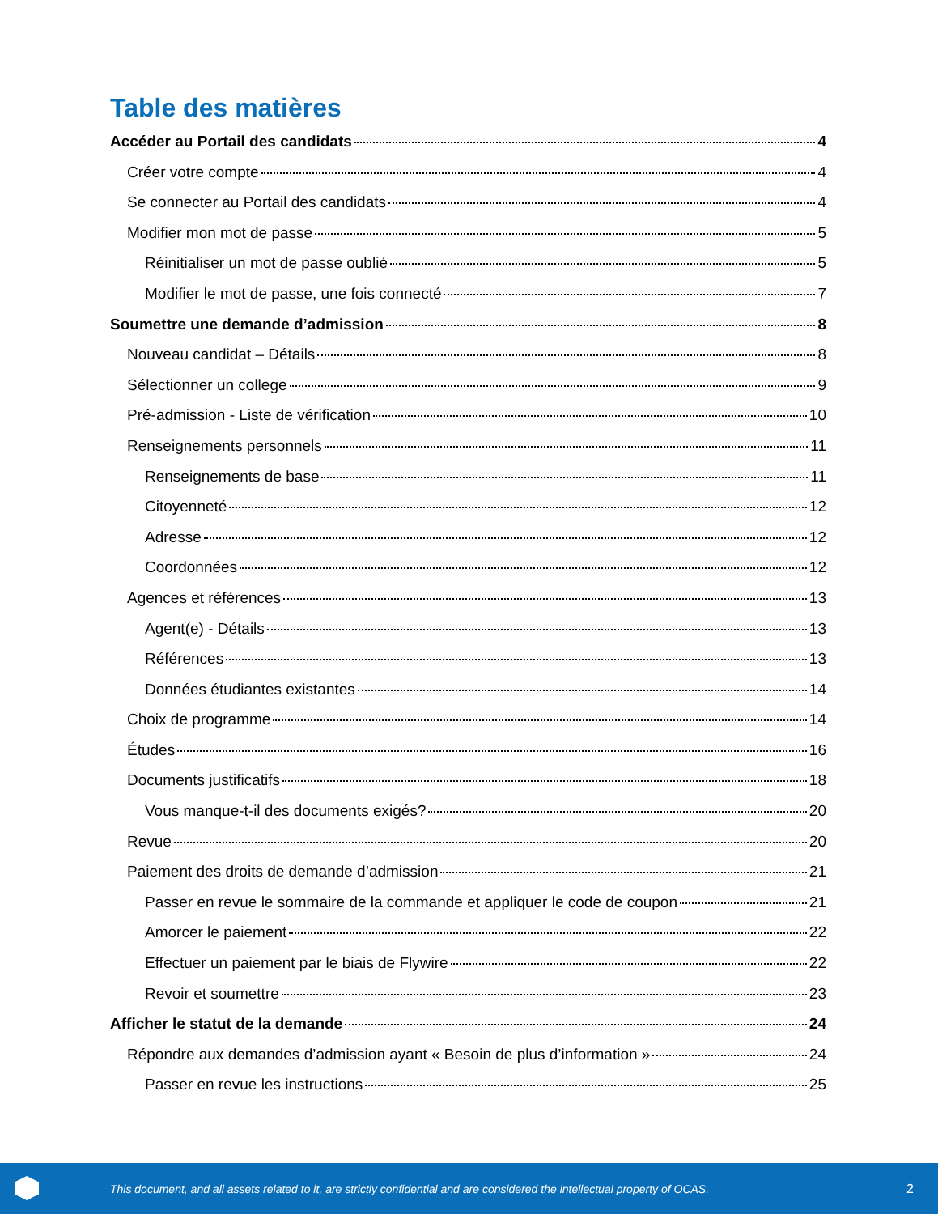Table des matières
Accéder au Portail des candidats 4
Créer votre compte 4
Se connecter au Portail des candidats 4
Modifier mon mot de passe 5
Réinitialiser un mot de passe oublié 5
Modifier le mot de passe, une fois connecté 7
Soumettre une demande d’admission 8
Nouveau candidat – Détails 8
Sélectionner un college 9
Pré-admission - Liste de vérification 10
Renseignements personnels 11
Renseignements de base 11
Citoyenneté 12
Adresse 12
Coordonnées 12
Agences et références 13
Agent(e) - Détails 13
Références 13
Données étudiantes existantes 14
Choix de programme 14
Études 16
Documents justificatifs 18
Vous manque-t-il des documents exigés? 20
Revue 20
Paiement des droits de demande d’admission 21
Passer en revue le sommaire de la commande et appliquer le code de coupon 21
Amorcer le paiement 22
Effectuer un paiement par le biais de Flywire 22
Revoir et soumettre 23
Afficher le statut de la demande 24
Répondre aux demandes d’admission ayant « Besoin de plus d’information » 24
Passer en revue les instructions 25
This document, and all assets related to it, are strictly confidential and are considered the intellectual property of OCAS. 2